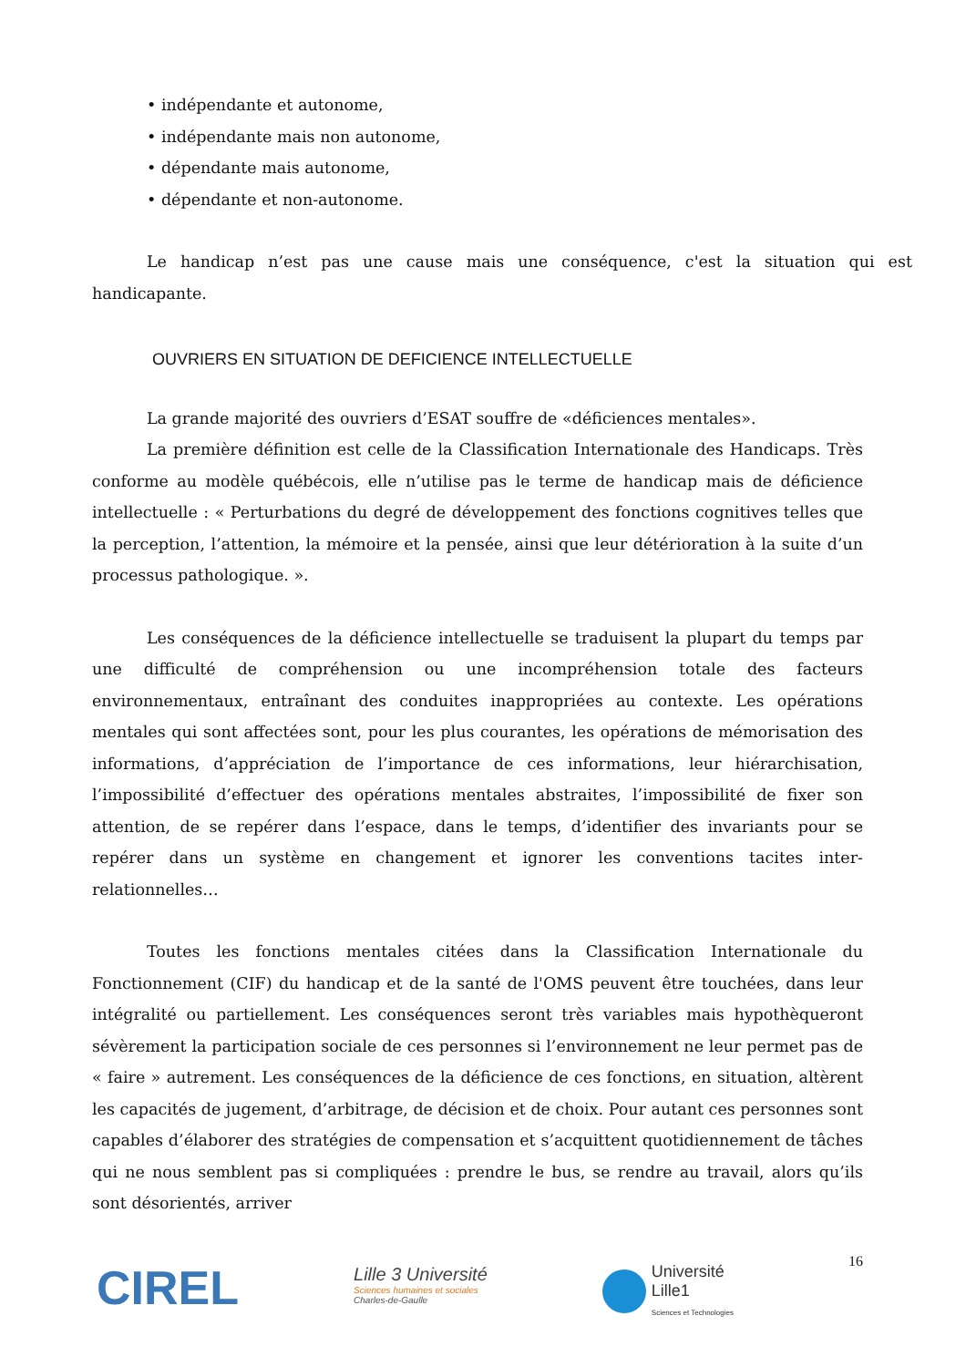• indépendante et autonome,
• indépendante mais non autonome,
• dépendante mais autonome,
• dépendante et non-autonome.
Le handicap n’est pas une cause mais une conséquence, c'est la situation qui est handicapante.
OUVRIERS EN SITUATION DE DEFICIENCE INTELLECTUELLE
La grande majorité des ouvriers d’ESAT souffre de «déficiences mentales».
La première définition est celle de la Classification Internationale des Handicaps. Très conforme au modèle québécois, elle n’utilise pas le terme de handicap mais de déficience intellectuelle : « Perturbations du degré de développement des fonctions cognitives telles que la perception, l’attention, la mémoire et la pensée, ainsi que leur détérioration à la suite d’un processus pathologique. ».
Les conséquences de la déficience intellectuelle se traduisent la plupart du temps par une difficulté de compréhension ou une incompréhension totale des facteurs environnementaux, entraînant des conduites inappropriées au contexte. Les opérations mentales qui sont affectées sont, pour les plus courantes, les opérations de mémorisation des informations, d’appréciation de l’importance de ces informations, leur hiérarchisation, l’impossibilité d’effectuer des opérations mentales abstraites, l’impossibilité de fixer son attention, de se repérer dans l’espace, dans le temps, d’identifier des invariants pour se repérer dans un système en changement et ignorer les conventions tacites inter-relationnelles…
Toutes les fonctions mentales citées dans la Classification Internationale du Fonctionnement (CIF) du handicap et de la santé de l'OMS peuvent être touchées, dans leur intégralité ou partiellement. Les conséquences seront très variables mais hypothèqueront sévèrement la participation sociale de ces personnes si l’environnement ne leur permet pas de « faire » autrement. Les conséquences de la déficience de ces fonctions, en situation, altèrent les capacités de jugement, d’arbitrage, de décision et de choix. Pour autant ces personnes sont capables d’élaborer des stratégies de compensation et s’acquittent quotidiennement de tâches qui ne nous semblent pas si compliquées : prendre le bus, se rendre au travail, alors qu’ils sont désorientés, arriver
CIREL
Lille 3 Université
Sciences humaines et sociales
Charles-de-Gaulle
Université
Lille1
Sciences et Technologies
16